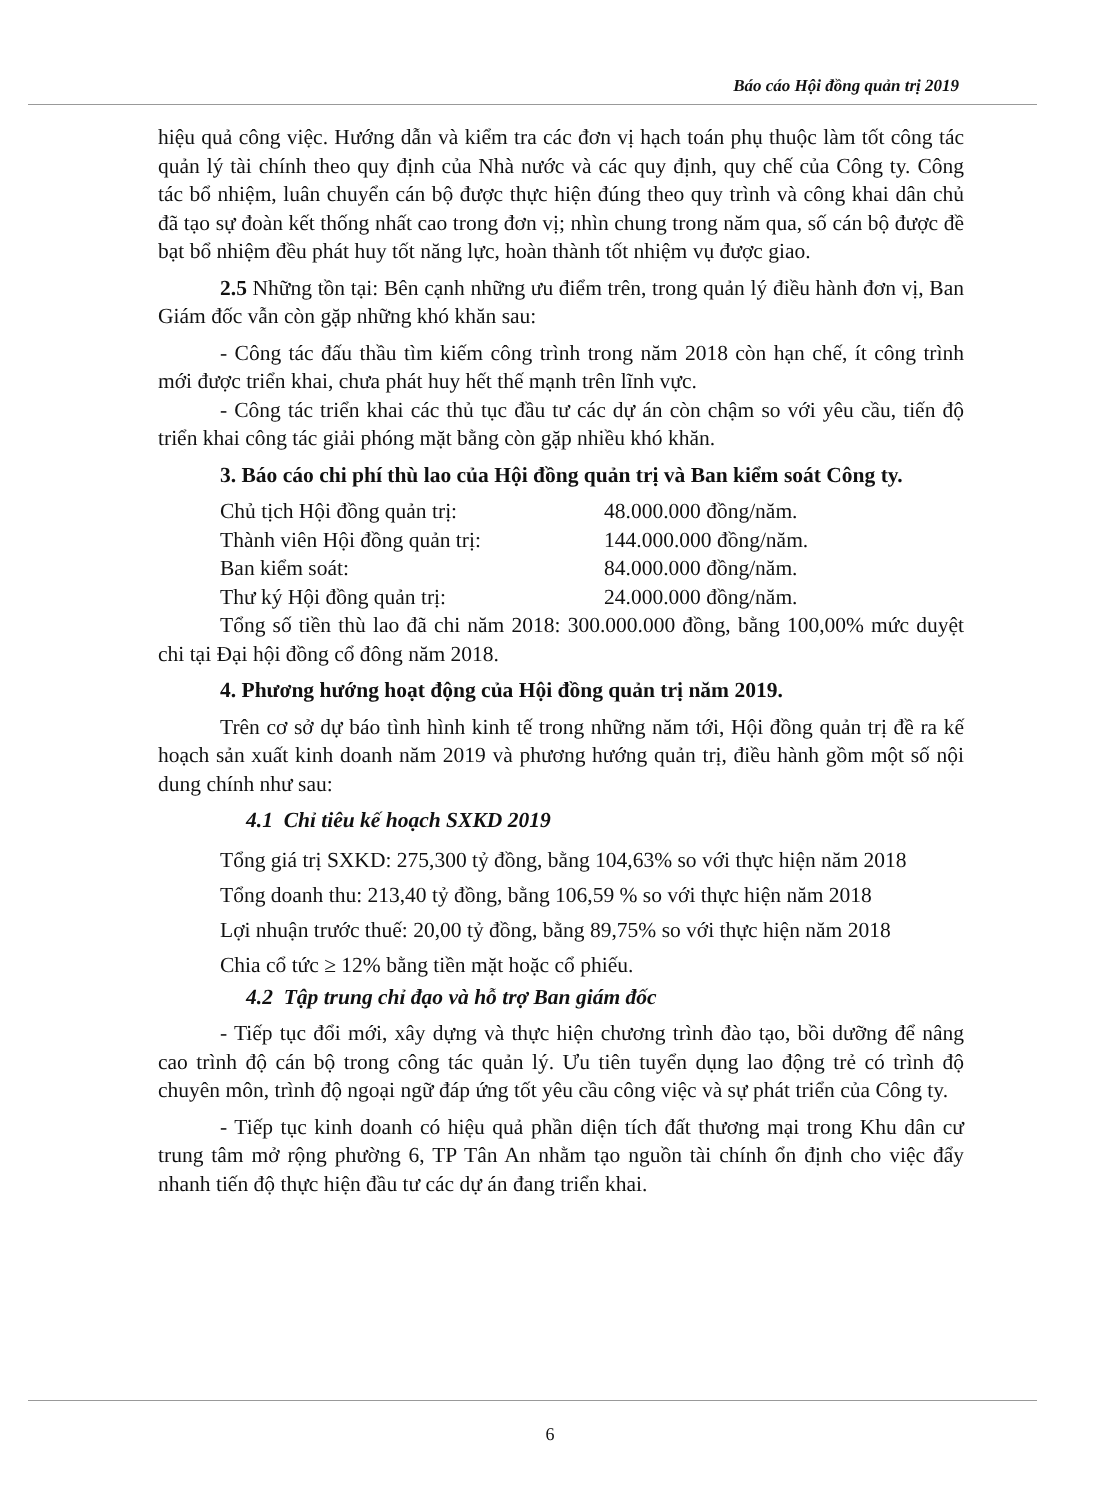Báo cáo Hội đồng quản trị 2019
hiệu quả công việc. Hướng dẫn và kiểm tra các đơn vị hạch toán phụ thuộc làm tốt công tác quản lý tài chính theo quy định của Nhà nước và các quy định, quy chế của Công ty. Công tác bổ nhiệm, luân chuyển cán bộ được thực hiện đúng theo quy trình và công khai dân chủ đã tạo sự đoàn kết thống nhất cao trong đơn vị; nhìn chung trong năm qua, số cán bộ được đề bạt bổ nhiệm đều phát huy tốt năng lực, hoàn thành tốt nhiệm vụ được giao.
2.5 Những tồn tại: Bên cạnh những ưu điểm trên, trong quản lý điều hành đơn vị, Ban Giám đốc vẫn còn gặp những khó khăn sau:
- Công tác đấu thầu tìm kiếm công trình trong năm 2018 còn hạn chế, ít công trình mới được triển khai, chưa phát huy hết thế mạnh trên lĩnh vực.
- Công tác triển khai các thủ tục đầu tư các dự án còn chậm so với yêu cầu, tiến độ triển khai công tác giải phóng mặt bằng còn gặp nhiều khó khăn.
3. Báo cáo chi phí thù lao của Hội đồng quản trị và Ban kiểm soát Công ty.
Chủ tịch Hội đồng quản trị: 48.000.000 đồng/năm.
Thành viên Hội đồng quản trị: 144.000.000 đồng/năm.
Ban kiểm soát: 84.000.000 đồng/năm.
Thư ký Hội đồng quản trị: 24.000.000 đồng/năm.
Tổng số tiền thù lao đã chi năm 2018: 300.000.000 đồng, bằng 100,00% mức duyệt chi tại Đại hội đồng cổ đông năm 2018.
4. Phương hướng hoạt động của Hội đồng quản trị năm 2019.
Trên cơ sở dự báo tình hình kinh tế trong những năm tới, Hội đồng quản trị đề ra kế hoạch sản xuất kinh doanh năm 2019 và phương hướng quản trị, điều hành gồm một số nội dung chính như sau:
4.1 Chỉ tiêu kế hoạch SXKD 2019
Tổng giá trị SXKD: 275,300 tỷ đồng, bằng 104,63% so với thực hiện năm 2018
Tổng doanh thu: 213,40 tỷ đồng, bằng 106,59 % so với thực hiện năm 2018
Lợi nhuận trước thuế: 20,00 tỷ đồng, bằng 89,75% so với thực hiện năm 2018
Chia cổ tức ≥ 12% bằng tiền mặt hoặc cổ phiếu.
4.2 Tập trung chỉ đạo và hỗ trợ Ban giám đốc
- Tiếp tục đổi mới, xây dựng và thực hiện chương trình đào tạo, bồi dưỡng để nâng cao trình độ cán bộ trong công tác quản lý. Ưu tiên tuyển dụng lao động trẻ có trình độ chuyên môn, trình độ ngoại ngữ đáp ứng tốt yêu cầu công việc và sự phát triển của Công ty.
- Tiếp tục kinh doanh có hiệu quả phần diện tích đất thương mại trong Khu dân cư trung tâm mở rộng phường 6, TP Tân An nhằm tạo nguồn tài chính ổn định cho việc đẩy nhanh tiến độ thực hiện đầu tư các dự án đang triển khai.
6